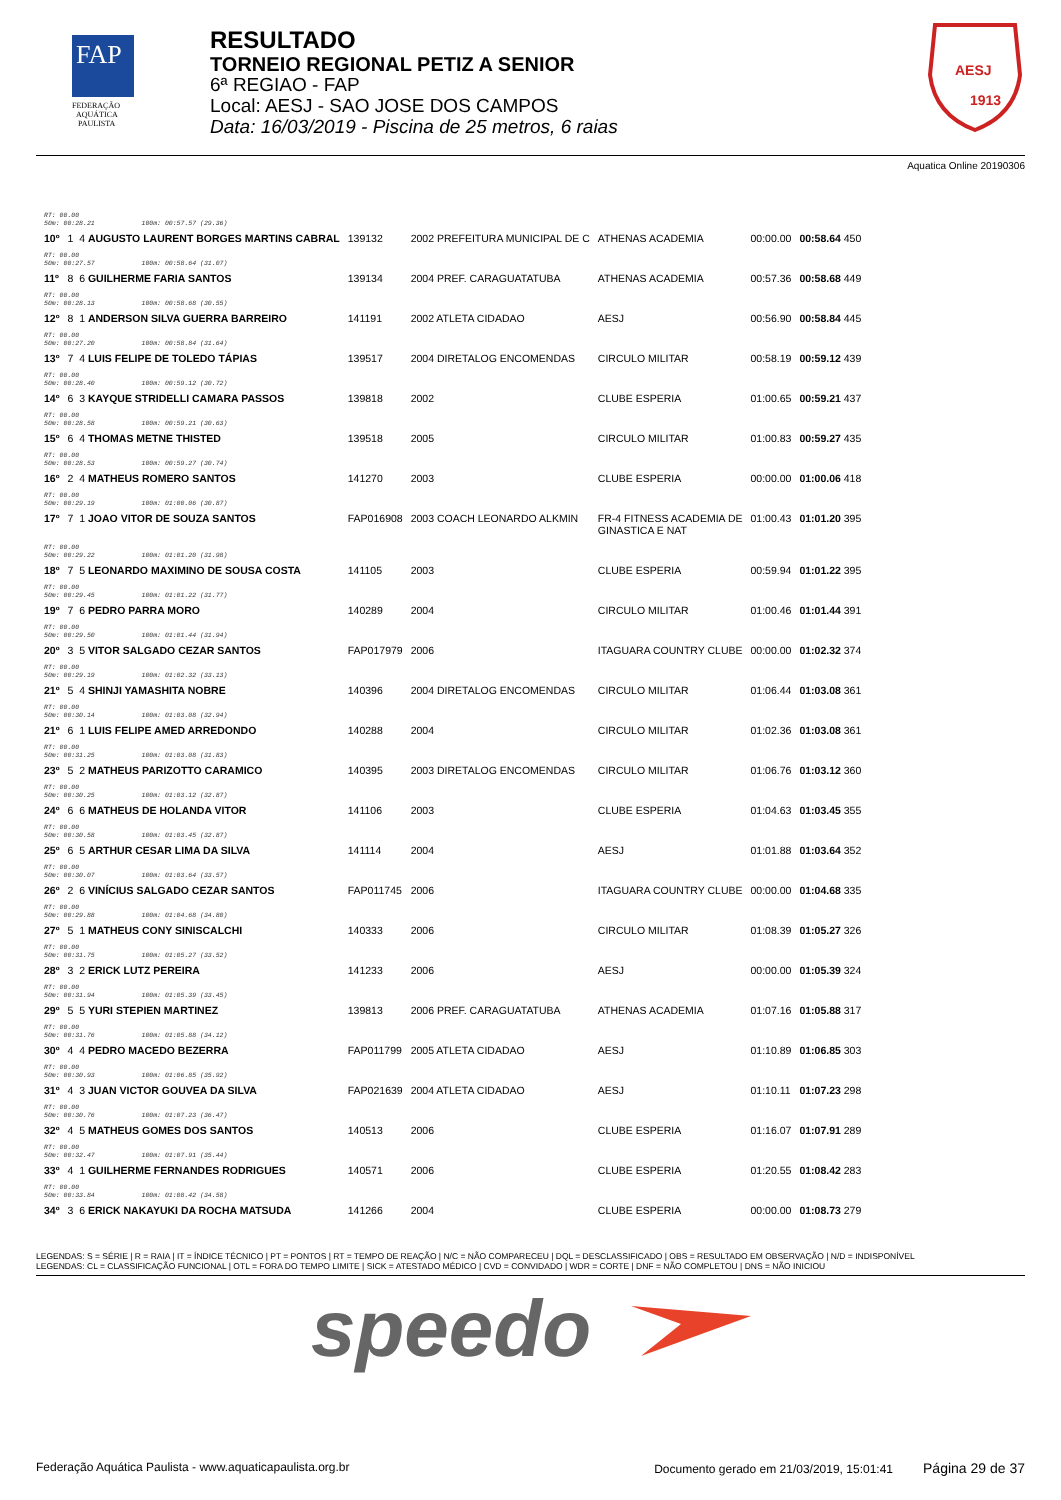FAP
FEDERAÇÃO
AQUÁTICA
PAULISTA
RESULTADO
TORNEIO REGIONAL PETIZ A SENIOR
6ª REGIAO - FAP
Local: AESJ - SAO JOSE DOS CAMPOS
Data: 16/03/2019 - Piscina de 25 metros, 6 raias
1913
AESJ
Aquatica Online 20190306
| RT: 00.00 50m: 00:28.21 100m: 00:57.57 (29.36) | | | | | | |
| 10º | 1 4 AUGUSTO LAURENT BORGES MARTINS CABRAL | 139132 | 2002 PREFEITURA MUNICIPAL DE C | ATHENAS ACADEMIA | 00:00.00 | 00:58.64 450 |
| RT: 00.00 50m: 00:27.57 100m: 00:58.64 (31.07) | | | | | | |
| 11º | 8 6 GUILHERME FARIA SANTOS | 139134 | 2004 PREF. CARAGUATATUBA | ATHENAS ACADEMIA | 00:57.36 | 00:58.68 449 |
| RT: 00.00 50m: 00:28.13 100m: 00:58.68 (30.55) | | | | | | |
| 12º | 8 1 ANDERSON SILVA GUERRA BARREIRO | 141191 | 2002 ATLETA CIDADAO | AESJ | 00:56.90 | 00:58.84 445 |
| RT: 00.00 50m: 00:27.20 100m: 00:58.84 (31.64) | | | | | | |
| 13º | 7 4 LUIS FELIPE DE TOLEDO TÁPIAS | 139517 | 2004 DIRETALOG ENCOMENDAS | CIRCULO MILITAR | 00:58.19 | 00:59.12 439 |
| RT: 00.00 50m: 00:28.40 100m: 00:59.12 (30.72) | | | | | | |
| 14º | 6 3 KAYQUE STRIDELLI CAMARA PASSOS | 139818 | 2002 | CLUBE ESPERIA | 01:00.65 | 00:59.21 437 |
| RT: 00.00 50m: 00:28.58 100m: 00:59.21 (30.63) | | | | | | |
| 15º | 6 4 THOMAS METNE THISTED | 139518 | 2005 | CIRCULO MILITAR | 01:00.83 | 00:59.27 435 |
| RT: 00.00 50m: 00:28.53 100m: 00:59.27 (30.74) | | | | | | |
| 16º | 2 4 MATHEUS ROMERO SANTOS | 141270 | 2003 | CLUBE ESPERIA | 00:00.00 | 01:00.06 418 |
| RT: 00.00 50m: 00:29.19 100m: 01:00.06 (30.87) | | | | | | |
| 17º | 7 1 JOAO VITOR DE SOUZA SANTOS | FAP016908 | 2003 COACH LEONARDO ALKMIN | FR-4 FITNESS ACADEMIA DE GINASTICA E NAT | 01:00.43 | 01:01.20 395 |
| RT: 00.00 50m: 00:29.22 100m: 01:01.20 (31.98) | | | | | | |
| 18º | 7 5 LEONARDO MAXIMINO DE SOUSA COSTA | 141105 | 2003 | CLUBE ESPERIA | 00:59.94 | 01:01.22 395 |
| RT: 00.00 50m: 00:29.45 100m: 01:01.22 (31.77) | | | | | | |
| 19º | 7 6 PEDRO PARRA MORO | 140289 | 2004 | CIRCULO MILITAR | 01:00.46 | 01:01.44 391 |
| RT: 00.00 50m: 00:29.50 100m: 01:01.44 (31.94) | | | | | | |
| 20º | 3 5 VITOR SALGADO CEZAR SANTOS | FAP017979 | 2006 | ITAGUARA COUNTRY CLUBE | 00:00.00 | 01:02.32 374 |
| RT: 00.00 50m: 00:29.19 100m: 01:02.32 (33.13) | | | | | | |
| 21º | 5 4 SHINJI YAMASHITA NOBRE | 140396 | 2004 DIRETALOG ENCOMENDAS | CIRCULO MILITAR | 01:06.44 | 01:03.08 361 |
| RT: 00.00 50m: 00:30.14 100m: 01:03.08 (32.94) | | | | | | |
| 21º | 6 1 LUIS FELIPE AMED ARREDONDO | 140288 | 2004 | CIRCULO MILITAR | 01:02.36 | 01:03.08 361 |
| RT: 00.00 50m: 00:31.25 100m: 01:03.08 (31.83) | | | | | | |
| 23º | 5 2 MATHEUS PARIZOTTO CARAMICO | 140395 | 2003 DIRETALOG ENCOMENDAS | CIRCULO MILITAR | 01:06.76 | 01:03.12 360 |
| RT: 00.00 50m: 00:30.25 100m: 01:03.12 (32.87) | | | | | | |
| 24º | 6 6 MATHEUS DE HOLANDA VITOR | 141106 | 2003 | CLUBE ESPERIA | 01:04.63 | 01:03.45 355 |
| RT: 00.00 50m: 00:30.58 100m: 01:03.45 (32.87) | | | | | | |
| 25º | 6 5 ARTHUR CESAR LIMA DA SILVA | 141114 | 2004 | AESJ | 01:01.88 | 01:03.64 352 |
| RT: 00.00 50m: 00:30.07 100m: 01:03.64 (33.57) | | | | | | |
| 26º | 2 6 VINÍCIUS SALGADO CEZAR SANTOS | FAP011745 | 2006 | ITAGUARA COUNTRY CLUBE | 00:00.00 | 01:04.68 335 |
| RT: 00.00 50m: 00:29.88 100m: 01:04.68 (34.80) | | | | | | |
| 27º | 5 1 MATHEUS CONY SINISCALCHI | 140333 | 2006 | CIRCULO MILITAR | 01:08.39 | 01:05.27 326 |
| RT: 00.00 50m: 00:31.75 100m: 01:05.27 (33.52) | | | | | | |
| 28º | 3 2 ERICK LUTZ PEREIRA | 141233 | 2006 | AESJ | 00:00.00 | 01:05.39 324 |
| RT: 00.00 50m: 00:31.94 100m: 01:05.39 (33.45) | | | | | | |
| 29º | 5 5 YURI STEPIEN MARTINEZ | 139813 | 2006 PREF. CARAGUATATUBA | ATHENAS ACADEMIA | 01:07.16 | 01:05.88 317 |
| RT: 00.00 50m: 00:31.76 100m: 01:05.88 (34.12) | | | | | | |
| 30º | 4 4 PEDRO MACEDO BEZERRA | FAP011799 | 2005 ATLETA CIDADAO | AESJ | 01:10.89 | 01:06.85 303 |
| RT: 00.00 50m: 00:30.93 100m: 01:06.85 (35.92) | | | | | | |
| 31º | 4 3 JUAN VICTOR GOUVEA DA SILVA | FAP021639 | 2004 ATLETA CIDADAO | AESJ | 01:10.11 | 01:07.23 298 |
| RT: 00.00 50m: 00:30.76 100m: 01:07.23 (36.47) | | | | | | |
| 32º | 4 5 MATHEUS GOMES DOS SANTOS | 140513 | 2006 | CLUBE ESPERIA | 01:16.07 | 01:07.91 289 |
| RT: 00.00 50m: 00:32.47 100m: 01:07.91 (35.44) | | | | | | |
| 33º | 4 1 GUILHERME FERNANDES RODRIGUES | 140571 | 2006 | CLUBE ESPERIA | 01:20.55 | 01:08.42 283 |
| RT: 00.00 50m: 00:33.84 100m: 01:08.42 (34.58) | | | | | | |
| 34º | 3 6 ERICK NAKAYUKI DA ROCHA MATSUDA | 141266 | 2004 | CLUBE ESPERIA | 00:00.00 | 01:08.73 279 |
LEGENDAS: S = SÉRIE | R = RAIA | IT = ÍNDICE TÉCNICO | PT = PONTOS | RT = TEMPO DE REAÇÃO | N/C = NÃO COMPARECEU | DQL = DESCLASSIFICADO | OBS = RESULTADO EM OBSERVAÇÃO | N/D = INDISPONÍVEL
LEGENDAS: CL = CLASSIFICAÇÃO FUNCIONAL | OTL = FORA DO TEMPO LIMITE | SICK = ATESTADO MÉDICO | CVD = CONVIDADO | WDR = CORTE | DNF = NÃO COMPLETOU | DNS = NÃO INICIOU
speedo
Federação Aquática Paulista - www.aquaticapaulista.org.br Documento gerado em 21/03/2019, 15:01:41 Página 29 de 37